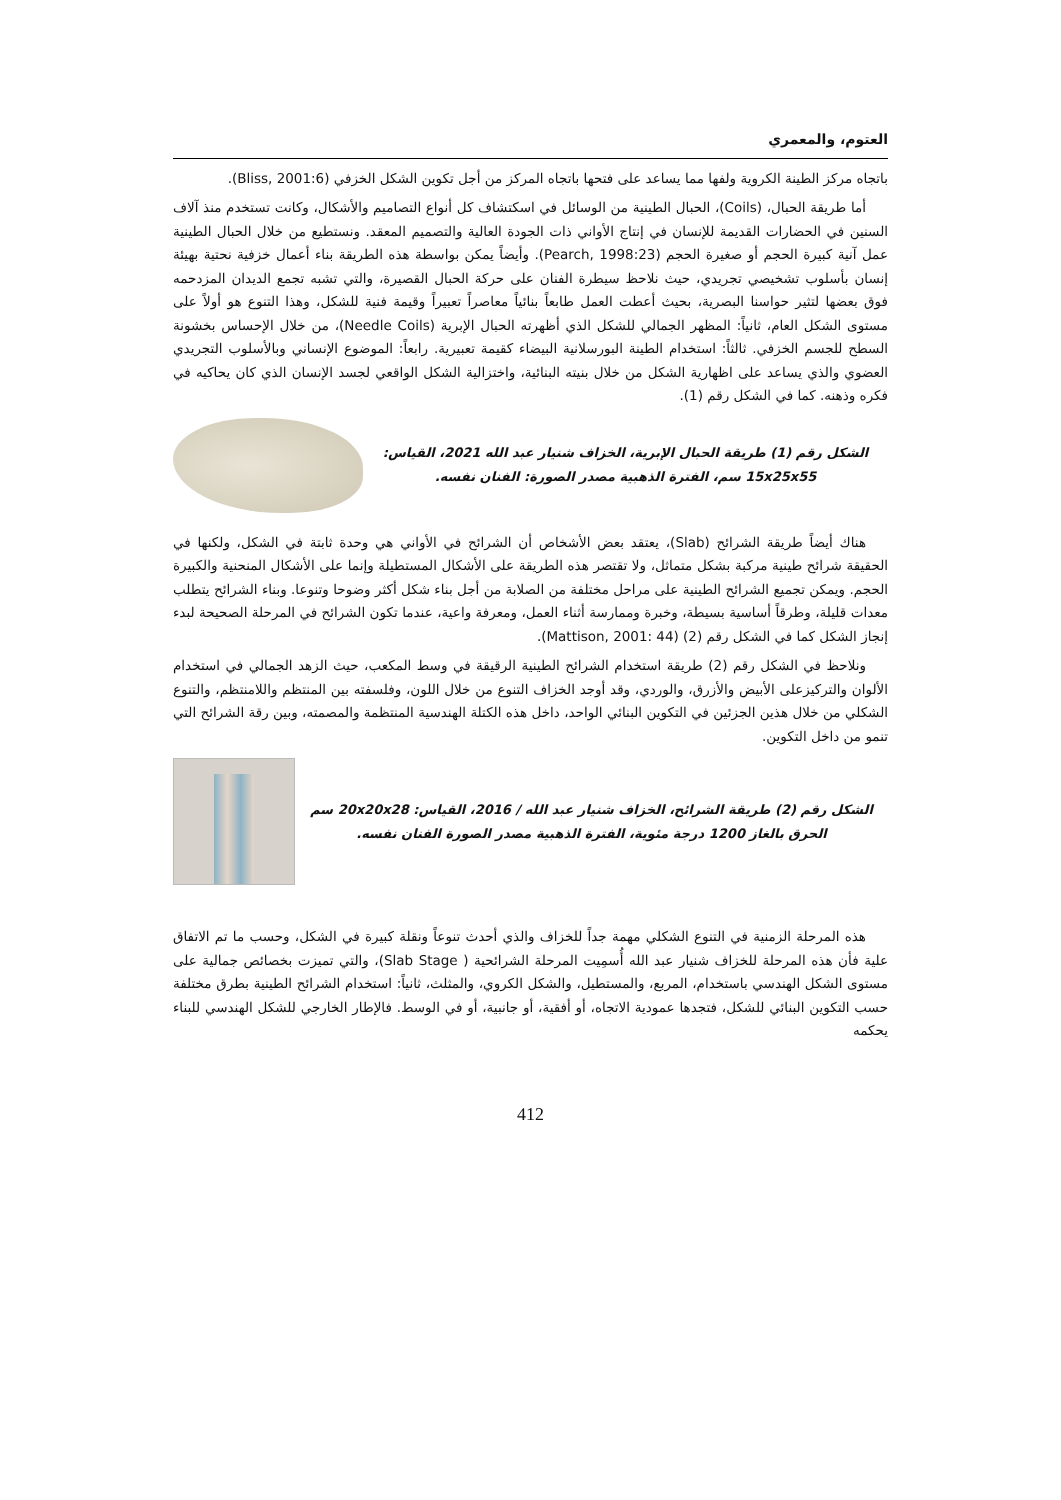العتوم، والمعمري
باتجاه مركز الطينة الكروية ولفها مما يساعد على فتحها باتجاه المركز من أجل تكوين الشكل الخزفي (Bliss, 2001:6).
أما طريقة الحبال، (Coils)، الحبال الطينية من الوسائل في اسكتشاف كل أنواع التصاميم والأشكال، وكانت تستخدم منذ آلاف السنين في الحضارات القديمة للإنسان في إنتاج الأواني ذات الجودة العالية والتصميم المعقد. ونستطيع من خلال الحبال الطينية عمل آنية كبيرة الحجم أو صغيرة الحجم (Pearch, 1998:23). وأيضاً يمكن بواسطة هذه الطريقة بناء أعمال خزفية نحتية بهيئة إنسان بأسلوب تشخيصي تجريدي، حيث نلاحظ سيطرة الفنان على حركة الحبال القصيرة، والتي تشبه تجمع الديدان المزدحمه فوق بعضها لتثير حواسنا البصرية، بحيث أعطت العمل طابعاً بنائياً معاصراً تعبيراً وقيمة فنية للشكل، وهذا التنوع هو أولاً على مستوى الشكل العام، ثانياً: المظهر الجمالي للشكل الذي أظهرته الحبال الإبرية (Needle Coils)، من خلال الإحساس بخشونة السطح للجسم الخزفي. ثالثاً: استخدام الطينة البورسلانية البيضاء كقيمة تعبيرية. رابعاً: الموضوع الإنساني وبالأسلوب التجريدي العضوي والذي يساعد على اظهارية الشكل من خلال بنيته البنائية، واختزالية الشكل الواقعي لجسد الإنسان الذي كان يحاكيه في فكره وذهنه. كما في الشكل رقم (1).
الشكل رقم (1) طريقة الحبال الإبرية، الخزاف شنيار عبد الله 2021، القياس:
15x25x55 سم، الفترة الذهبية مصدر الصورة: الفنان نفسه.
هناك أيضاً طريقة الشرائح (Slab)، يعتقد بعض الأشخاص أن الشرائح في الأواني هي وحدة ثابتة في الشكل، ولكنها في الحقيقة شرائح طينية مركبة بشكل متماثل، ولا تقتصر هذه الطريقة على الأشكال المستطيلة وإنما على الأشكال المنحنية والكبيرة الحجم. ويمكن تجميع الشرائح الطينية على مراحل مختلفة من الصلابة من أجل بناء شكل أكثر وضوحا وتنوعا. وبناء الشرائح يتطلب معدات قليلة، وطرقاً أساسية بسيطة، وخبرة وممارسة أثناء العمل، ومعرفة واعية، عندما تكون الشرائح في المرحلة الصحيحة لبدء إنجاز الشكل كما في الشكل رقم (2) (Mattison, 2001: 44).
ونلاحظ في الشكل رقم (2) طريقة استخدام الشرائح الطينية الرقيقة في وسط المكعب، حيث الزهد الجمالي في استخدام الألوان والتركيزعلى الأبيض والأزرق، والوردي، وقد أوجد الخزاف التنوع من خلال اللون، وفلسفته بين المنتظم واللامنتظم، والتنوع الشكلي من خلال هذين الجزئين في التكوين البنائي الواحد، داخل هذه الكتلة الهندسية المنتظمة والمصمته، وبين رقة الشرائح التي تنمو من داخل التكوين.
الشكل رقم (2) طريقة الشرائح، الخزاف شنيار عبد الله / 2016، القياس: 20x20x28 سم
الحرق بالغاز 1200 درجة مئوية، الفترة الذهبية مصدر الصورة الفنان نفسه.
هذه المرحلة الزمنية في التنوع الشكلي مهمة جداً للخزاف والذي أحدث تنوعاً ونقلة كبيرة في الشكل، وحسب ما تم الاتفاق علية فأن هذه المرحلة للخزاف شنيار عبد الله أُسمِيت المرحلة الشرائحية ( Slab Stage)، والتي تميزت بخصائص جمالية على مستوى الشكل الهندسي باستخدام، المربع، والمستطيل، والشكل الكروي، والمثلث، ثانياً: استخدام الشرائح الطينية بطرق مختلفة حسب التكوين البنائي للشكل، فتجدها عمودية الاتجاه، أو أفقية، أو جانبية، أو في الوسط. فالإطار الخارجي للشكل الهندسي للبناء يحكمه
412